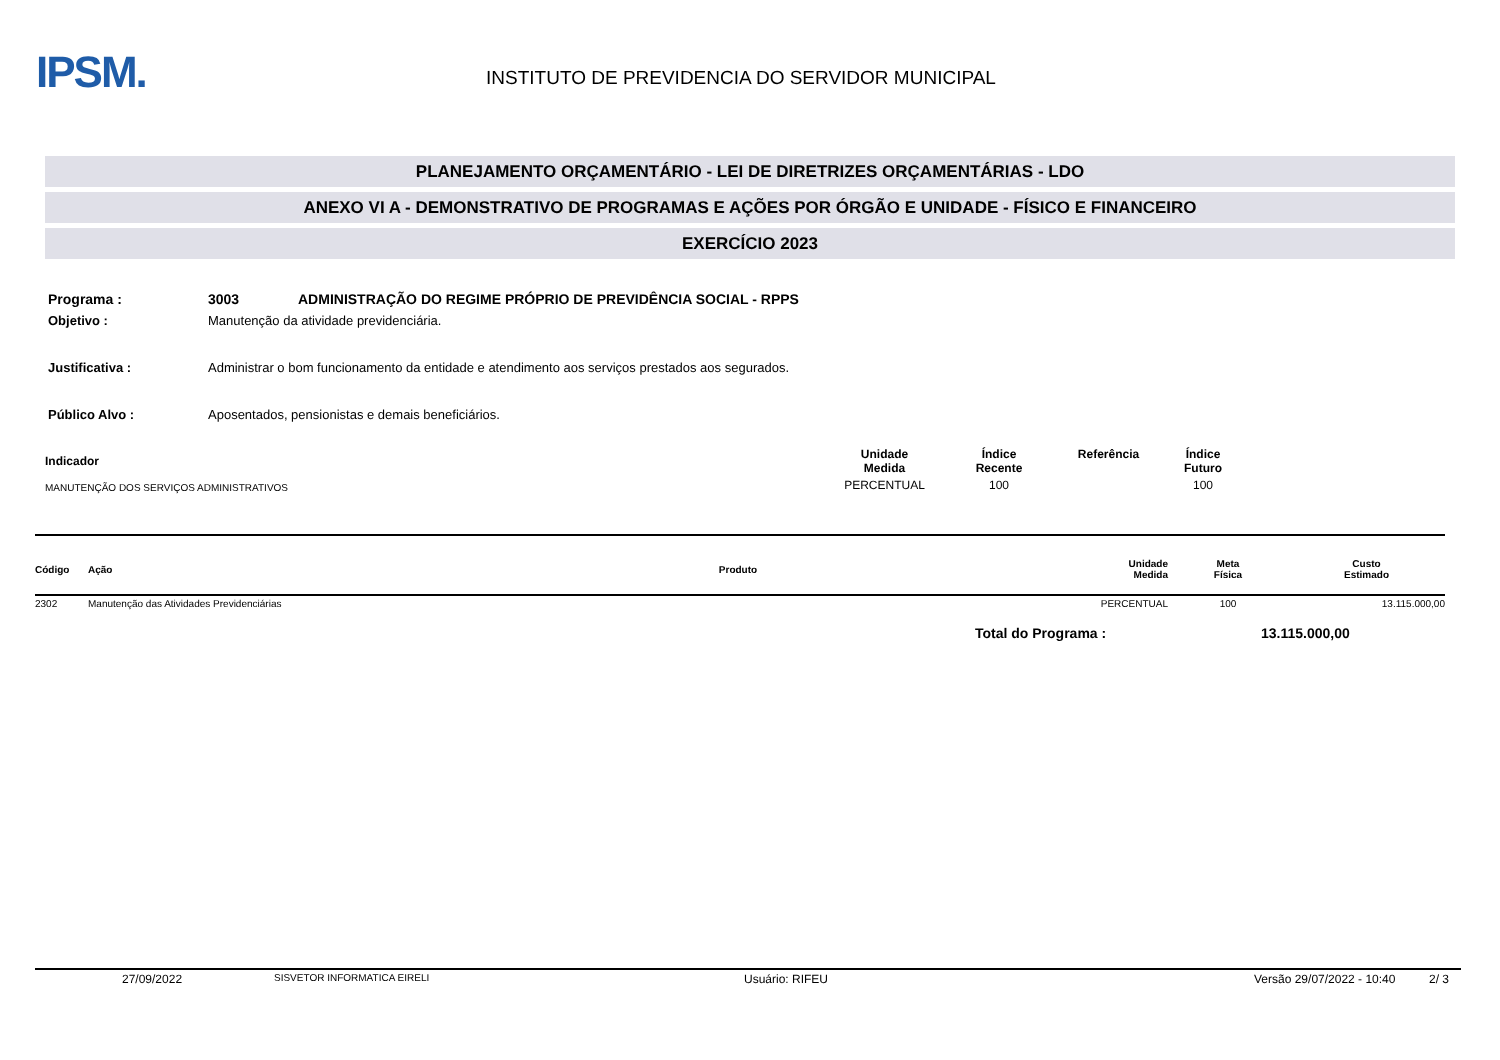IPSM.
INSTITUTO DE PREVIDENCIA DO SERVIDOR MUNICIPAL
PLANEJAMENTO ORÇAMENTÁRIO - LEI DE DIRETRIZES ORÇAMENTÁRIAS - LDO
ANEXO VI A - DEMONSTRATIVO DE PROGRAMAS E AÇÕES POR ÓRGÃO E UNIDADE - FÍSICO E FINANCEIRO
EXERCÍCIO 2023
Programa : 3003 ADMINISTRAÇÃO DO REGIME PRÓPRIO DE PREVIDÊNCIA SOCIAL - RPPS
Objetivo : Manutenção da atividade previdenciária.
Justificativa : Administrar o bom funcionamento da entidade e atendimento aos serviços prestados aos segurados.
Público Alvo : Aposentados, pensionistas e demais beneficiários.
| Indicador | Unidade Medida | Índice Recente | Referência | Índice Futuro |
| --- | --- | --- | --- | --- |
| MANUTENÇÃO DOS SERVIÇOS ADMINISTRATIVOS | PERCENTUAL | 100 | | 100 |
| Código | Ação | Produto | Unidade Medida | Meta Física | Custo Estimado |
| --- | --- | --- | --- | --- | --- |
| 2302 | Manutenção das Atividades Previdenciárias | | PERCENTUAL | 100 | 13.115.000,00 |
Total do Programa : 13.115.000,00
27/09/2022 SISVETOR INFORMATICA EIRELI Usuário: RIFEU Versão 29/07/2022 - 10:40 2/ 3